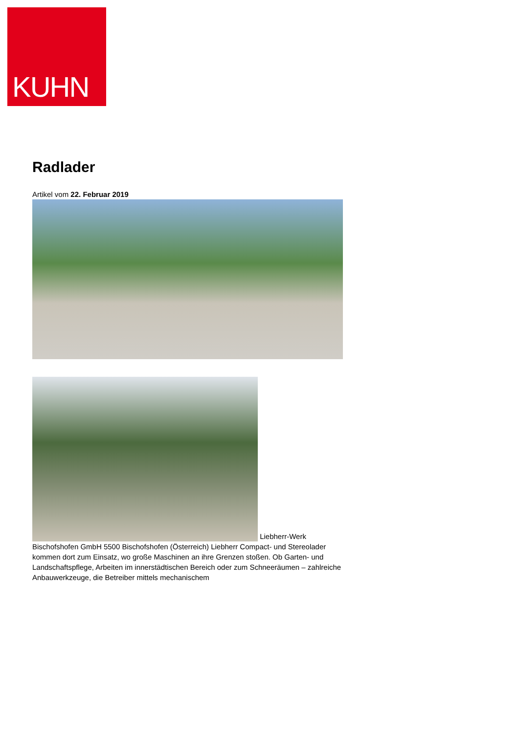KUHN
Radlader
Artikel vom 22. Februar 2019
Liebherr-Werk Bischofshofen GmbH 5500 Bischofshofen (Österreich) Liebherr Compact- und Stereolader kommen dort zum Einsatz, wo große Maschinen an ihre Grenzen stoßen. Ob Garten- und Landschaftspflege, Arbeiten im innerstädtischen Bereich oder zum Schneeräumen – zahlreiche Anbauwerkzeuge, die Betreiber mittels mechanischem